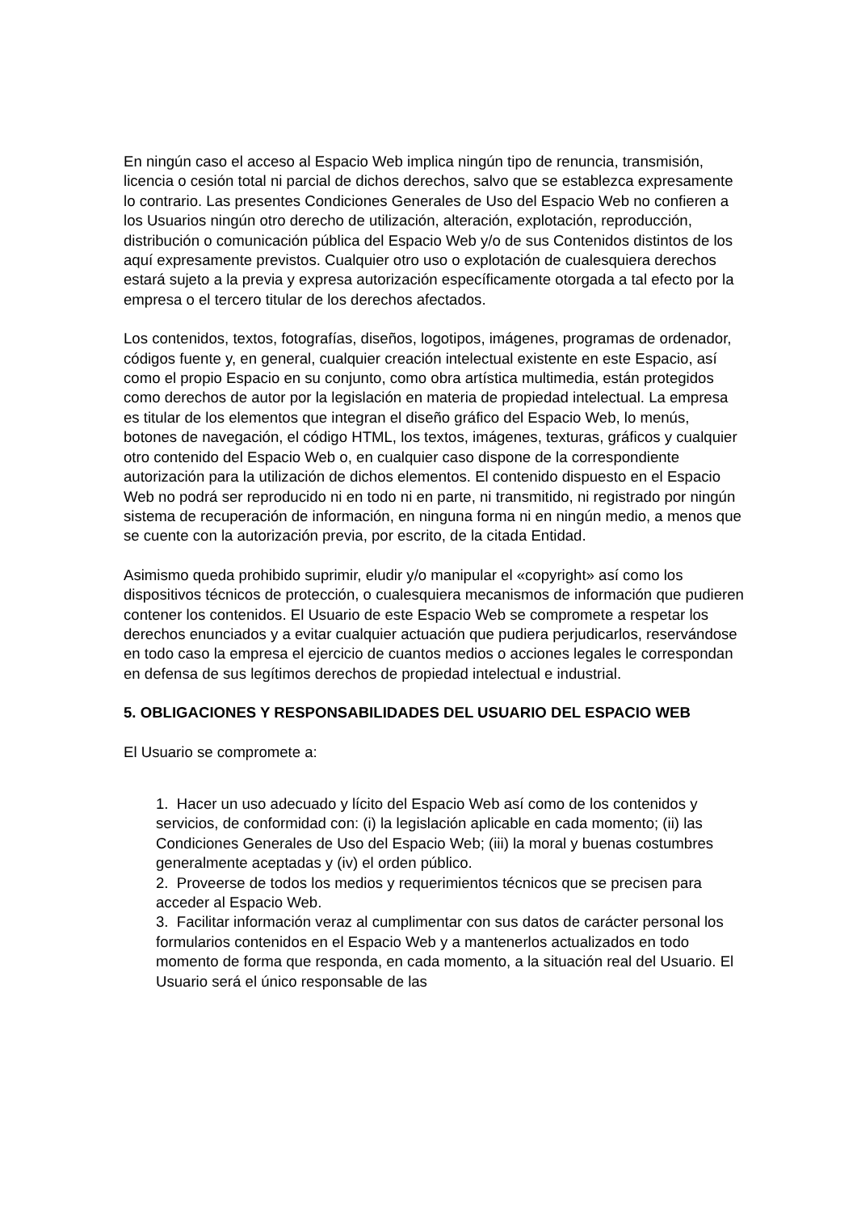En ningún caso el acceso al Espacio Web implica ningún tipo de renuncia, transmisión, licencia o cesión total ni parcial de dichos derechos, salvo que se establezca expresamente lo contrario. Las presentes Condiciones Generales de Uso del Espacio Web no confieren a los Usuarios ningún otro derecho de utilización, alteración, explotación, reproducción, distribución o comunicación pública del Espacio Web y/o de sus Contenidos distintos de los aquí expresamente previstos. Cualquier otro uso o explotación de cualesquiera derechos estará sujeto a la previa y expresa autorización específicamente otorgada a tal efecto por la empresa o el tercero titular de los derechos afectados.
Los contenidos, textos, fotografías, diseños, logotipos, imágenes, programas de ordenador, códigos fuente y, en general, cualquier creación intelectual existente en este Espacio, así como el propio Espacio en su conjunto, como obra artística multimedia, están protegidos como derechos de autor por la legislación en materia de propiedad intelectual. La empresa es titular de los elementos que integran el diseño gráfico del Espacio Web, lo menús, botones de navegación, el código HTML, los textos, imágenes, texturas, gráficos y cualquier otro contenido del Espacio Web o, en cualquier caso dispone de la correspondiente autorización para la utilización de dichos elementos. El contenido dispuesto en el Espacio Web no podrá ser reproducido ni en todo ni en parte, ni transmitido, ni registrado por ningún sistema de recuperación de información, en ninguna forma ni en ningún medio, a menos que se cuente con la autorización previa, por escrito, de la citada Entidad.
Asimismo queda prohibido suprimir, eludir y/o manipular el «copyright» así como los dispositivos técnicos de protección, o cualesquiera mecanismos de información que pudieren contener los contenidos. El Usuario de este Espacio Web se compromete a respetar los derechos enunciados y a evitar cualquier actuación que pudiera perjudicarlos, reservándose en todo caso la empresa el ejercicio de cuantos medios o acciones legales le correspondan en defensa de sus legítimos derechos de propiedad intelectual e industrial.
5. OBLIGACIONES Y RESPONSABILIDADES DEL USUARIO DEL ESPACIO WEB
El Usuario se compromete a:
1. Hacer un uso adecuado y lícito del Espacio Web así como de los contenidos y servicios, de conformidad con: (i) la legislación aplicable en cada momento; (ii) las Condiciones Generales de Uso del Espacio Web; (iii) la moral y buenas costumbres generalmente aceptadas y (iv) el orden público.
2. Proveerse de todos los medios y requerimientos técnicos que se precisen para acceder al Espacio Web.
3. Facilitar información veraz al cumplimentar con sus datos de carácter personal los formularios contenidos en el Espacio Web y a mantenerlos actualizados en todo momento de forma que responda, en cada momento, a la situación real del Usuario. El Usuario será el único responsable de las